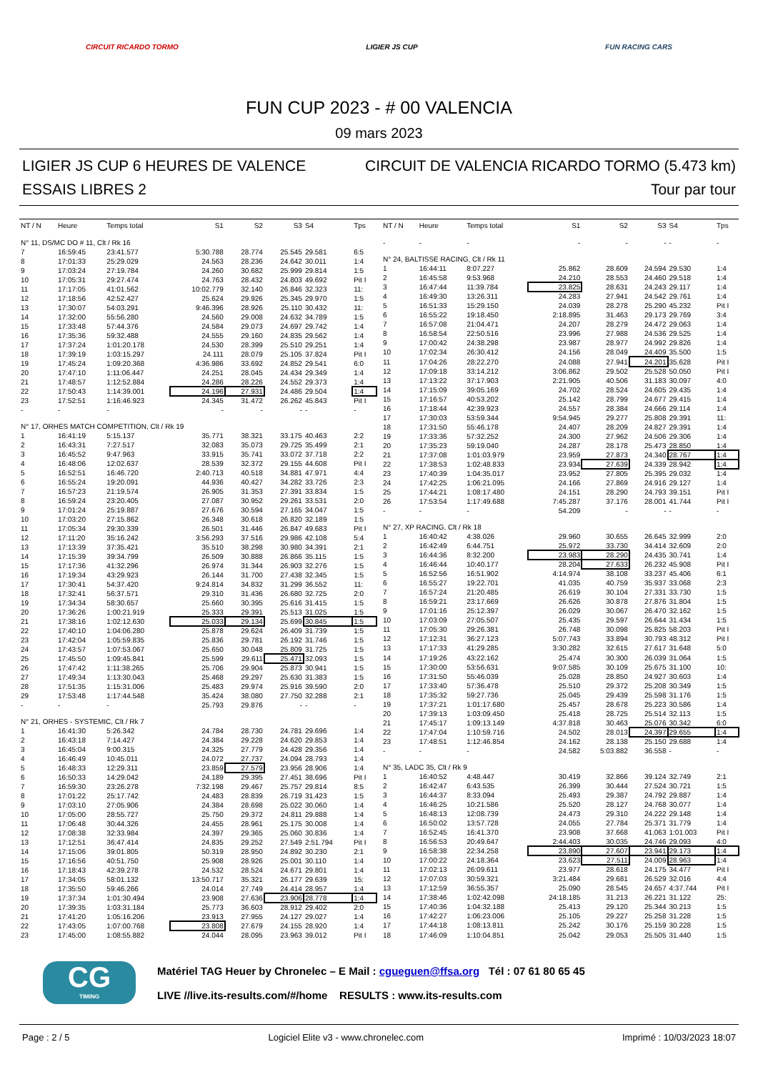CIRCUIT RICARDO TORMO LIGIER JS CUP FUN RACING CARS
FUN CUP 2023 - # 00 VALENCIA
09 mars 2023
LIGIER JS CUP 6 HEURES DE VALENCE CIRCUIT DE VALENCIA RICARDO TORMO (5.473 km)
ESSAIS LIBRES 2 Tour par tour
| NT / N | Heure | Temps total | S1 | S2 | S3 | S4 | Tps |
| --- | --- | --- | --- | --- | --- | --- | --- |
| N° 11, DS/MC DO # 11, Clt / Rk 16 | | | | | | | |
| 7 | 16:59:45 | 23:41.577 | 5:30.788 | 28.774 | 25.545 | 29.581 | 6:5 |
| 8 | 17:01:33 | 25:29.029 | 24.563 | 28.236 | 24.642 | 30.011 | 1:4 |
| 9 | 17:03:24 | 27:19.784 | 24.260 | 30.682 | 25.999 | 29.814 | 1:5 |
| 10 | 17:05:31 | 29:27.474 | 24.763 | 28.432 | 24.803 | 49.692 | Pit I |
| 11 | 17:17:05 | 41:01.562 | 10:02.779 | 32.140 | 26.846 | 32.323 | 11: |
| 12 | 17:18:56 | 42:52.427 | 25.624 | 29.926 | 25.345 | 29.970 | 1:5 |
| 13 | 17:30:07 | 54:03.291 | 9:46.396 | 28.926 | 25.110 | 30.432 | 11: |
| 14 | 17:32:00 | 55:56.280 | 24.560 | 29.008 | 24.632 | 34.789 | 1:5 |
| 15 | 17:33:48 | 57:44.376 | 24.584 | 29.073 | 24.697 | 29.742 | 1:4 |
| 16 | 17:35:36 | 59:32.488 | 24.555 | 29.160 | 24.835 | 29.562 | 1:4 |
| 17 | 17:37:24 | 1:01:20.178 | 24.530 | 28.399 | 25.510 | 29.251 | 1:4 |
| 18 | 17:39:19 | 1:03:15.297 | 24.111 | 28.079 | 25.105 | 37.824 | Pit I |
| 19 | 17:45:24 | 1:09:20.368 | 4:36.986 | 33.692 | 24.852 | 29.541 | 6:0 |
| 20 | 17:47:10 | 1:11:06.447 | 24.251 | 28.045 | 24.434 | 29.349 | 1:4 |
| 21 | 17:48:57 | 1:12:52.884 | 24.286 | 28.226 | 24.552 | 29.373 | 1:4 |
| 22 | 17:50:43 | 1:14:39.001 | 24.196 | 27.931 | 24.486 | 29.504 | 1:4 |
| 23 | 17:52:51 | 1:16:46.923 | 24.345 | 31.472 | 26.262 | 45.843 | Pit I |
| - | - | - | - | - | - | - | - |
| N° 17, ORHES MATCH COMPETITION, Clt / Rk 19 | | | | | | | |
| 1 | 16:41:19 | 5:15.137 | 35.771 | 38.321 | 33.175 | 40.463 | 2:2 |
| 2 | 16:43:31 | 7:27.517 | 32.083 | 35.073 | 29.725 | 35.499 | 2:1 |
| 3 | 16:45:52 | 9:47.963 | 33.915 | 35.741 | 33.072 | 37.718 | 2:2 |
| 4 | 16:48:06 | 12:02.637 | 28.539 | 32.372 | 29.155 | 44.608 | Pit I |
| 5 | 16:52:51 | 16:46.720 | 2:40.713 | 40.518 | 34.881 | 47.971 | 4:4 |
| 6 | 16:55:24 | 19:20.091 | 44.936 | 40.427 | 34.282 | 33.726 | 2:3 |
| 7 | 16:57:23 | 21:19.574 | 26.905 | 31.353 | 27.391 | 33.834 | 1:5 |
| 8 | 16:59:24 | 23:20.405 | 27.087 | 30.952 | 29.261 | 33.531 | 2:0 |
| 9 | 17:01:24 | 25:19.887 | 27.676 | 30.594 | 27.165 | 34.047 | 1:5 |
| 10 | 17:03:20 | 27:15.862 | 26.348 | 30.618 | 26.820 | 32.189 | 1:5 |
| 11 | 17:05:34 | 29:30.339 | 26.501 | 31.446 | 26.847 | 49.683 | Pit I |
| 12 | 17:11:20 | 35:16.242 | 3:56.293 | 37.516 | 29.986 | 42.108 | 5:4 |
| 13 | 17:13:39 | 37:35.421 | 35.510 | 38.298 | 30.980 | 34.391 | 2:1 |
| 14 | 17:15:39 | 39:34.799 | 26.509 | 30.888 | 26.866 | 35.115 | 1:5 |
| 15 | 17:17:36 | 41:32.296 | 26.974 | 31.344 | 26.903 | 32.276 | 1:5 |
| 16 | 17:19:34 | 43:29.923 | 26.144 | 31.700 | 27.438 | 32.345 | 1:5 |
| 17 | 17:30:41 | 54:37.420 | 9:24.814 | 34.832 | 31.299 | 36.552 | 11: |
| 18 | 17:32:41 | 56:37.571 | 29.310 | 31.436 | 26.680 | 32.725 | 2:0 |
| 19 | 17:34:34 | 58:30.657 | 25.660 | 30.395 | 25.616 | 31.415 | 1:5 |
| 20 | 17:36:26 | 1:00:21.919 | 25.333 | 29.391 | 25.513 | 31.025 | 1:5 |
| 21 | 17:38:16 | 1:02:12.630 | 25.033 | 29.134 | 25.699 | 30.845 | 1:5 |
| 22 | 17:40:10 | 1:04:06.280 | 25.878 | 29.624 | 26.409 | 31.739 | 1:5 |
| 23 | 17:42:04 | 1:05:59.835 | 25.836 | 29.781 | 26.192 | 31.746 | 1:5 |
| 24 | 17:43:57 | 1:07:53.067 | 25.650 | 30.048 | 25.809 | 31.725 | 1:5 |
| 25 | 17:45:50 | 1:09:45.841 | 25.599 | 29.611 | 25.471 | 32.093 | 1:5 |
| 26 | 17:47:42 | 1:11:38.265 | 25.706 | 29.904 | 25.873 | 30.941 | 1:5 |
| 27 | 17:49:34 | 1:13:30.043 | 25.468 | 29.297 | 25.630 | 31.383 | 1:5 |
| 28 | 17:51:35 | 1:15:31.006 | 25.483 | 29.974 | 25.916 | 39.590 | 2:0 |
| 29 | 17:53:48 | 1:17:44.548 | 35.424 | 38.080 | 27.750 | 32.288 | 2:1 |
| - | - | - | 25.793 | 29.876 | - | - | - |
| N° 21, ORHES - SYSTEMIC, Clt / Rk 7 | | | | | | | |
| 1 | 16:41:30 | 5:26.342 | 24.784 | 28.730 | 24.781 | 29.696 | 1:4 |
| 2 | 16:43:18 | 7:14.427 | 24.384 | 29.228 | 24.620 | 29.853 | 1:4 |
| 3 | 16:45:04 | 9:00.315 | 24.325 | 27.779 | 24.428 | 29.356 | 1:4 |
| 4 | 16:46:49 | 10:45.011 | 24.072 | 27.737 | 24.094 | 28.793 | 1:4 |
| 5 | 16:48:33 | 12:29.311 | 23.859 | 27.579 | 23.956 | 28.906 | 1:4 |
| 6 | 16:50:33 | 14:29.042 | 24.189 | 29.395 | 27.451 | 38.696 | Pit I |
| 7 | 16:59:30 | 23:26.278 | 7:32.198 | 29.467 | 25.757 | 29.814 | 8:5 |
| 8 | 17:01:22 | 25:17.742 | 24.483 | 28.839 | 26.719 | 31.423 | 1:5 |
| 9 | 17:03:10 | 27:05.906 | 24.384 | 28.698 | 25.022 | 30.060 | 1:4 |
| 10 | 17:05:00 | 28:55.727 | 25.750 | 29.372 | 24.811 | 29.888 | 1:4 |
| 11 | 17:06:48 | 30:44.326 | 24.455 | 28.961 | 25.175 | 30.008 | 1:4 |
| 12 | 17:08:38 | 32:33.984 | 24.397 | 29.365 | 25.060 | 30.836 | 1:4 |
| 13 | 17:12:51 | 36:47.414 | 24.835 | 29.252 | 27.549 | 2:51.794 | Pit I |
| 14 | 17:15:06 | 39:01.805 | 50.319 | 28.950 | 24.892 | 30.230 | 2:1 |
| 15 | 17:16:56 | 40:51.750 | 25.908 | 28.926 | 25.001 | 30.110 | 1:4 |
| 16 | 17:18:43 | 42:39.278 | 24.532 | 28.524 | 24.671 | 29.801 | 1:4 |
| 17 | 17:34:05 | 58:01.132 | 13:50.717 | 35.321 | 26.177 | 29.639 | 15: |
| 18 | 17:35:50 | 59:46.266 | 24.014 | 27.749 | 24.414 | 28.957 | 1:4 |
| 19 | 17:37:34 | 1:01:30.494 | 23.908 | 27.636 | 23.906 | 28.778 | 1:4 |
| 20 | 17:39:35 | 1:03:31.184 | 25.773 | 36.603 | 28.912 | 29.402 | 2:0 |
| 21 | 17:41:20 | 1:05:16.206 | 23.913 | 27.955 | 24.127 | 29.027 | 1:4 |
| 22 | 17:43:05 | 1:07:00.768 | 23.808 | 27.679 | 24.155 | 28.920 | 1:4 |
| 23 | 17:45:00 | 1:08:55.882 | 24.044 | 28.095 | 23.963 | 39.012 | Pit I |
| NT / N | Heure | Temps total | S1 | S2 | S3 | S4 | Tps |
| --- | --- | --- | --- | --- | --- | --- | --- |
| - | - | - | - | - | - | - | - |
| N° 24, BALTISSE RACING, Clt / Rk 11 | | | | | | | |
| 1 | 16:44:11 | 8:07.227 | 25.862 | 28.609 | 24.594 | 29.530 | 1:4 |
| 2 | 16:45:58 | 9:53.968 | 24.210 | 28.553 | 24.460 | 29.518 | 1:4 |
| 3 | 16:47:44 | 11:39.784 | 23.825 | 28.631 | 24.243 | 29.117 | 1:4 |
| 4 | 16:49:30 | 13:26.311 | 24.283 | 27.941 | 24.542 | 29.761 | 1:4 |
| 5 | 16:51:33 | 15:29.150 | 24.039 | 28.278 | 25.290 | 45.232 | Pit I |
| 6 | 16:55:22 | 19:18.450 | 2:18.895 | 31.463 | 29.173 | 29.769 | 3:4 |
| 7 | 16:57:08 | 21:04.471 | 24.207 | 28.279 | 24.472 | 29.063 | 1:4 |
| 8 | 16:58:54 | 22:50.516 | 23.996 | 27.988 | 24.536 | 29.525 | 1:4 |
| 9 | 17:00:42 | 24:38.298 | 23.987 | 28.977 | 24.992 | 29.826 | 1:4 |
| 10 | 17:02:34 | 26:30.412 | 24.156 | 28.049 | 24.409 | 35.500 | 1:5 |
| 11 | 17:04:26 | 28:22.270 | 24.088 | 27.941 | 24.201 | 35.628 | Pit I |
| 12 | 17:09:18 | 33:14.212 | 3:06.862 | 29.502 | 25.528 | 50.050 | Pit I |
| 13 | 17:13:22 | 37:17.903 | 2:21.905 | 40.506 | 31.183 | 30.097 | 4:0 |
| 14 | 17:15:09 | 39:05.169 | 24.702 | 28.524 | 24.605 | 29.435 | 1:4 |
| 15 | 17:16:57 | 40:53.202 | 25.142 | 28.799 | 24.677 | 29.415 | 1:4 |
| 16 | 17:18:44 | 42:39.923 | 24.557 | 28.384 | 24.666 | 29.114 | 1:4 |
| 17 | 17:30:03 | 53:59.344 | 9:54.945 | 29.277 | 25.808 | 29.391 | 11: |
| 18 | 17:31:50 | 55:46.178 | 24.407 | 28.209 | 24.827 | 29.391 | 1:4 |
| 19 | 17:33:36 | 57:32.252 | 24.300 | 27.962 | 24.506 | 29.306 | 1:4 |
| 20 | 17:35:23 | 59:19.040 | 24.287 | 28.178 | 25.473 | 28.850 | 1:4 |
| 21 | 17:37:08 | 1:01:03.979 | 23.959 | 27.873 | 24.340 | 28.767 | 1:4 |
| 22 | 17:38:53 | 1:02:48.833 | 23.934 | 27.639 | 24.339 | 28.942 | 1:4 |
| 23 | 17:40:39 | 1:04:35.017 | 23.952 | 27.805 | 25.395 | 29.032 | 1:4 |
| 24 | 17:42:25 | 1:06:21.095 | 24.166 | 27.869 | 24.916 | 29.127 | 1:4 |
| 25 | 17:44:21 | 1:08:17.480 | 24.151 | 28.290 | 24.793 | 39.151 | Pit I |
| 26 | 17:53:54 | 1:17:49.688 | 7:45.287 | 37.176 | 28.001 | 41.744 | Pit I |
| - | - | - | 54.209 | - | - | - | - |
| N° 27, XP RACING, Clt / Rk 18 | | | | | | | |
| 1 | 16:40:42 | 4:38.026 | 29.960 | 30.655 | 26.645 | 32.999 | 2:0 |
| 2 | 16:42:49 | 6:44.751 | 25.972 | 33.730 | 34.414 | 32.609 | 2:0 |
| 3 | 16:44:36 | 8:32.200 | 23.983 | 28.290 | 24.435 | 30.741 | 1:4 |
| 4 | 16:46:44 | 10:40.177 | 28.204 | 27.633 | 26.232 | 45.908 | Pit I |
| 5 | 16:52:56 | 16:51.902 | 4:14.974 | 38.108 | 33.237 | 45.406 | 6:1 |
| 6 | 16:55:27 | 19:22.701 | 41.035 | 40.759 | 35.937 | 33.068 | 2:3 |
| 7 | 16:57:24 | 21:20.485 | 26.619 | 30.104 | 27.331 | 33.730 | 1:5 |
| 8 | 16:59:21 | 23:17.669 | 26.626 | 30.878 | 27.876 | 31.804 | 1:5 |
| 9 | 17:01:16 | 25:12.397 | 26.029 | 30.067 | 26.470 | 32.162 | 1:5 |
| 10 | 17:03:09 | 27:05.507 | 25.435 | 29.597 | 26.644 | 31.434 | 1:5 |
| 11 | 17:05:30 | 29:26.381 | 26.748 | 30.098 | 25.825 | 58.203 | Pit I |
| 12 | 17:12:31 | 36:27.123 | 5:07.743 | 33.894 | 30.793 | 48.312 | Pit I |
| 13 | 17:17:33 | 41:29.285 | 3:30.282 | 32.615 | 27.617 | 31.648 | 5:0 |
| 14 | 17:19:26 | 43:22.162 | 25.474 | 30.300 | 26.039 | 31.064 | 1:5 |
| 15 | 17:30:00 | 53:56.631 | 9:07.585 | 30.109 | 25.675 | 31.100 | 10: |
| 16 | 17:31:50 | 55:46.039 | 25.028 | 28.850 | 24.927 | 30.603 | 1:4 |
| 17 | 17:33:40 | 57:36.478 | 25.510 | 29.372 | 25.208 | 30.349 | 1:5 |
| 18 | 17:35:32 | 59:27.736 | 25.045 | 29.439 | 25.598 | 31.176 | 1:5 |
| 19 | 17:37:21 | 1:01:17.680 | 25.457 | 28.678 | 25.223 | 30.586 | 1:4 |
| 20 | 17:39:13 | 1:03:09.450 | 25.418 | 28.725 | 25.514 | 32.113 | 1:5 |
| 21 | 17:45:17 | 1:09:13.149 | 4:37.818 | 30.463 | 25.076 | 30.342 | 6:0 |
| 22 | 17:47:04 | 1:10:59.716 | 24.502 | 28.013 | 24.397 | 29.655 | 1:4 |
| 23 | 17:48:51 | 1:12:46.854 | 24.162 | 28.138 | 25.150 | 29.688 | 1:4 |
| - | - | - | 24.582 | 5:03.882 | 36.558 | - | - |
| N° 35, LADC 35, Clt / Rk 9 | | | | | | | |
| 1 | 16:40:52 | 4:48.447 | 30.419 | 32.866 | 39.124 | 32.749 | 2:1 |
| 2 | 16:42:47 | 6:43.535 | 26.399 | 30.444 | 27.524 | 30.721 | 1:5 |
| 3 | 16:44:37 | 8:33.094 | 25.493 | 29.387 | 24.792 | 29.887 | 1:4 |
| 4 | 16:46:25 | 10:21.586 | 25.520 | 28.127 | 24.768 | 30.077 | 1:4 |
| 5 | 16:48:13 | 12:08.739 | 24.473 | 29.310 | 24.222 | 29.148 | 1:4 |
| 6 | 16:50:02 | 13:57.728 | 24.055 | 27.784 | 25.371 | 31.779 | 1:4 |
| 7 | 16:52:45 | 16:41.370 | 23.908 | 37.668 | 41.063 | 1:01.003 | Pit I |
| 8 | 16:56:53 | 20:49.647 | 2:44.403 | 30.035 | 24.746 | 29.093 | 4:0 |
| 9 | 16:58:38 | 22:34.258 | 23.890 | 27.607 | 23.941 | 29.173 | 1:4 |
| 10 | 17:00:22 | 24:18.364 | 23.623 | 27.511 | 24.009 | 28.963 | 1:4 |
| 11 | 17:02:13 | 26:09.611 | 23.977 | 28.618 | 24.175 | 34.477 | Pit I |
| 12 | 17:07:03 | 30:59.321 | 3:21.484 | 29.681 | 26.529 | 32.016 | 4:4 |
| 13 | 17:12:59 | 36:55.357 | 25.090 | 28.545 | 24.657 | 4:37.744 | Pit I |
| 14 | 17:38:46 | 1:02:42.098 | 24:18.185 | 31.213 | 26.221 | 31.122 | 25: |
| 15 | 17:40:36 | 1:04:32.188 | 25.413 | 29.120 | 25.344 | 30.213 | 1:5 |
| 16 | 17:42:27 | 1:06:23.006 | 25.105 | 29.227 | 25.258 | 31.228 | 1:5 |
| 17 | 17:44:18 | 1:08:13.811 | 25.242 | 30.176 | 25.159 | 30.228 | 1:5 |
| 18 | 17:46:09 | 1:10:04.851 | 25.042 | 29.053 | 25.505 | 31.440 | 1:5 |
CG
TIMING
Matériel TAG Heuer by Chronelec – E Mail : cgueguen@ffsa.org Tél : 07 61 80 65 45
LIVE //live.its-results.com/#/home RESULTS : www.its-results.com
Page : 2 / 5 Logiciel Elite v3 - www.chronelec.com Imprimé : 10/03/2023 18:07